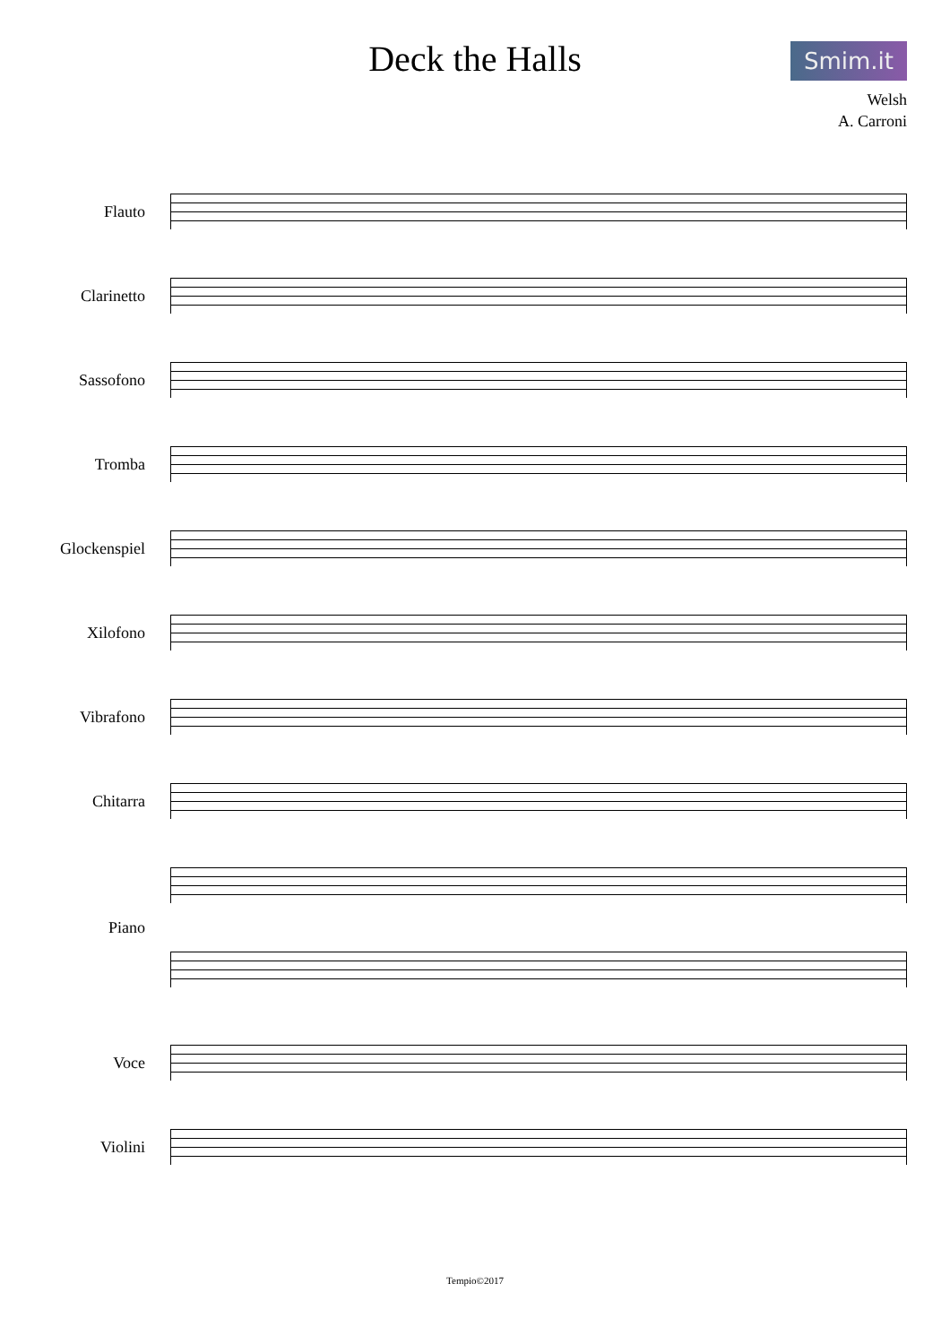Smim.it
Deck the Halls
Welsh
A. Carroni
Flauto
Clarinetto
Sassofono
Tromba
Glockenspiel
Xilofono
Vibrafono
Chitarra
Piano
Voce
Violini
Tempio©2017